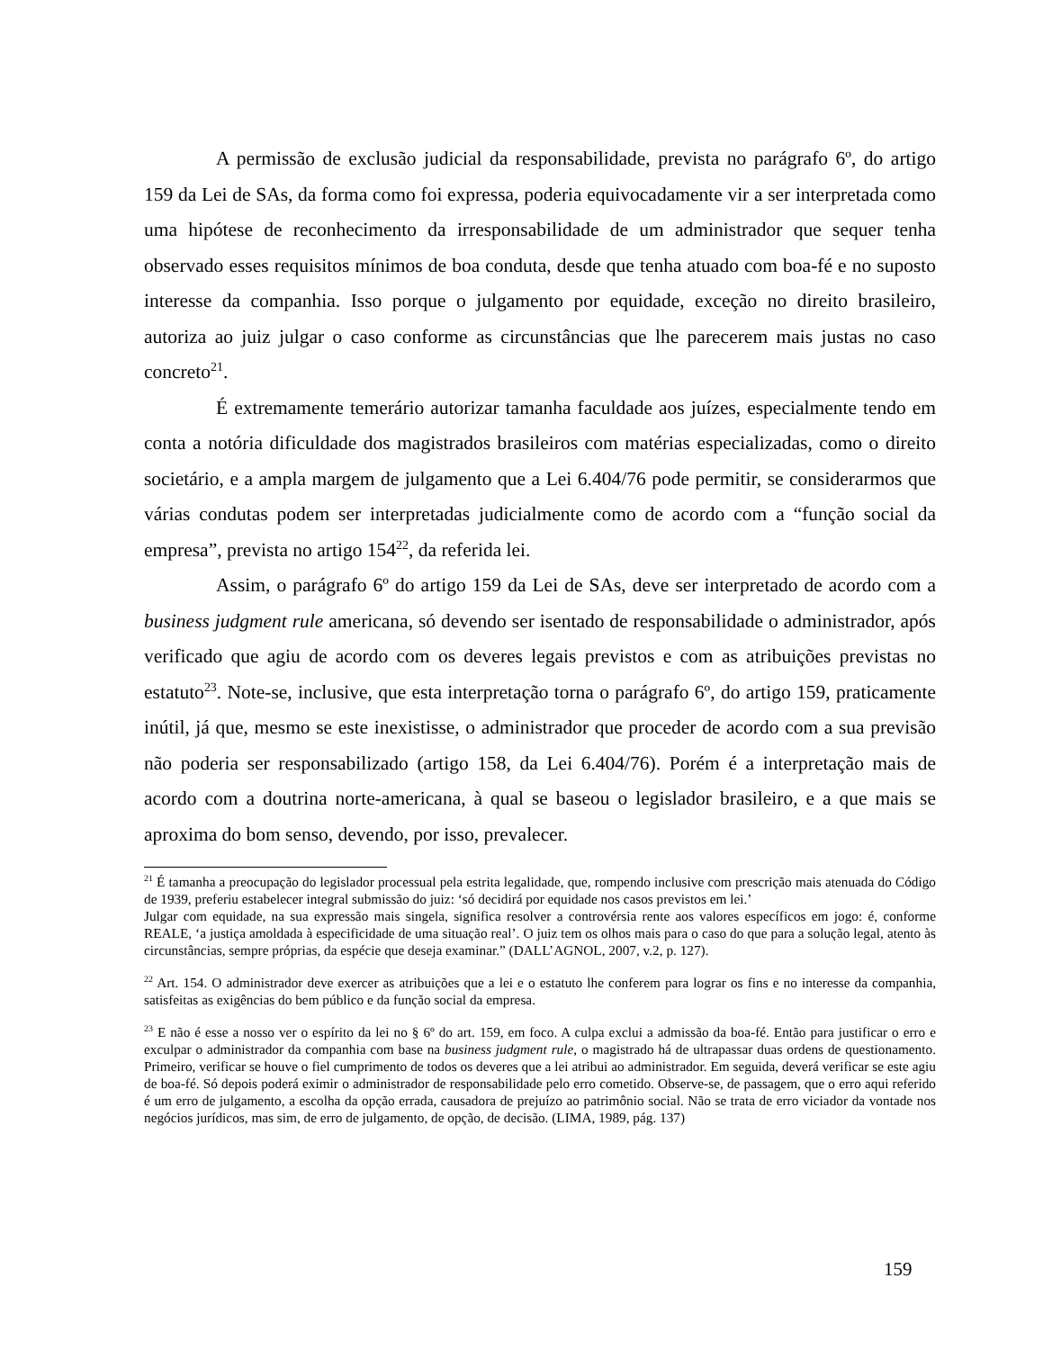A permissão de exclusão judicial da responsabilidade, prevista no parágrafo 6º, do artigo 159 da Lei de SAs, da forma como foi expressa, poderia equivocadamente vir a ser interpretada como uma hipótese de reconhecimento da irresponsabilidade de um administrador que sequer tenha observado esses requisitos mínimos de boa conduta, desde que tenha atuado com boa-fé e no suposto interesse da companhia. Isso porque o julgamento por equidade, exceção no direito brasileiro, autoriza ao juiz julgar o caso conforme as circunstâncias que lhe parecerem mais justas no caso concreto<sup>21</sup>.
É extremamente temerário autorizar tamanha faculdade aos juízes, especialmente tendo em conta a notória dificuldade dos magistrados brasileiros com matérias especializadas, como o direito societário, e a ampla margem de julgamento que a Lei 6.404/76 pode permitir, se considerarmos que várias condutas podem ser interpretadas judicialmente como de acordo com a “função social da empresa”, prevista no artigo 154<sup>22</sup>, da referida lei.
Assim, o parágrafo 6º do artigo 159 da Lei de SAs, deve ser interpretado de acordo com a business judgment rule americana, só devendo ser isentado de responsabilidade o administrador, após verificado que agiu de acordo com os deveres legais previstos e com as atribuições previstas no estatuto<sup>23</sup>. Note-se, inclusive, que esta interpretação torna o parágrafo 6º, do artigo 159, praticamente inútil, já que, mesmo se este inexistisse, o administrador que proceder de acordo com a sua previsão não poderia ser responsabilizado (artigo 158, da Lei 6.404/76). Porém é a interpretação mais de acordo com a doutrina norte-americana, à qual se baseou o legislador brasileiro, e a que mais se aproxima do bom senso, devendo, por isso, prevalecer.
<sup>21</sup> É tamanha a preocupação do legislador processual pela estrita legalidade, que, rompendo inclusive com prescrição mais atenuada do Código de 1939, preferiu estabelecer integral submissão do juiz: ‘só decidirá por equidade nos casos previstos em lei.’
Julgar com equidade, na sua expressão mais singela, significa resolver a controvérsia rente aos valores específicos em jogo: é, conforme REALE, ‘a justiça amoldada à especificidade de uma situação real’. O juiz tem os olhos mais para o caso do que para a solução legal, atento às circunstâncias, sempre próprias, da espécie que deseja examinar.” (DALL’AGNOL, 2007, v.2, p. 127).
<sup>22</sup> Art. 154. O administrador deve exercer as atribuições que a lei e o estatuto lhe conferem para lograr os fins e no interesse da companhia, satisfeitas as exigências do bem público e da função social da empresa.
<sup>23</sup> E não é esse a nosso ver o espírito da lei no § 6º do art. 159, em foco. A culpa exclui a admissão da boa-fé. Então para justificar o erro e exculpar o administrador da companhia com base na business judgment rule, o magistrado há de ultrapassar duas ordens de questionamento. Primeiro, verificar se houve o fiel cumprimento de todos os deveres que a lei atribui ao administrador. Em seguida, deverá verificar se este agiu de boa-fé. Só depois poderá eximir o administrador de responsabilidade pelo erro cometido. Observe-se, de passagem, que o erro aqui referido é um erro de julgamento, a escolha da opção errada, causadora de prejuízo ao patrimônio social. Não se trata de erro viciador da vontade nos negócios jurídicos, mas sim, de erro de julgamento, de opção, de decisão. (LIMA, 1989, pág. 137)
159